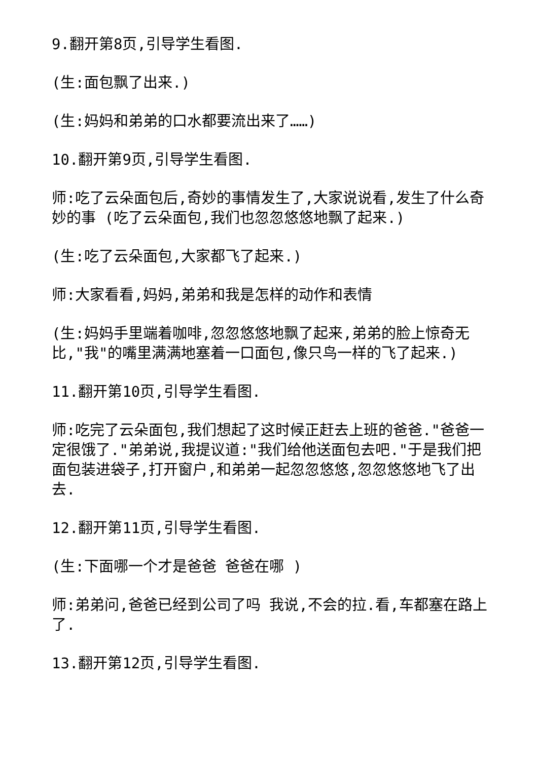9.翻开第8页,引导学生看图.
(生:面包飘了出来.)
(生:妈妈和弟弟的口水都要流出来了……)
10.翻开第9页,引导学生看图.
师:吃了云朵面包后,奇妙的事情发生了,大家说说看,发生了什么奇妙的事 (吃了云朵面包,我们也忽忽悠悠地飘了起来.)
(生:吃了云朵面包,大家都飞了起来.)
师:大家看看,妈妈,弟弟和我是怎样的动作和表情
(生:妈妈手里端着咖啡,忽忽悠悠地飘了起来,弟弟的脸上惊奇无比,"我"的嘴里满满地塞着一口面包,像只鸟一样的飞了起来.)
11.翻开第10页,引导学生看图.
师:吃完了云朵面包,我们想起了这时候正赶去上班的爸爸."爸爸一定很饿了."弟弟说,我提议道:"我们给他送面包去吧."于是我们把面包装进袋子,打开窗户,和弟弟一起忽忽悠悠,忽忽悠悠地飞了出去.
12.翻开第11页,引导学生看图.
(生:下面哪一个才是爸爸 爸爸在哪 )
师:弟弟问,爸爸已经到公司了吗 我说,不会的拉.看,车都塞在路上了.
13.翻开第12页,引导学生看图.